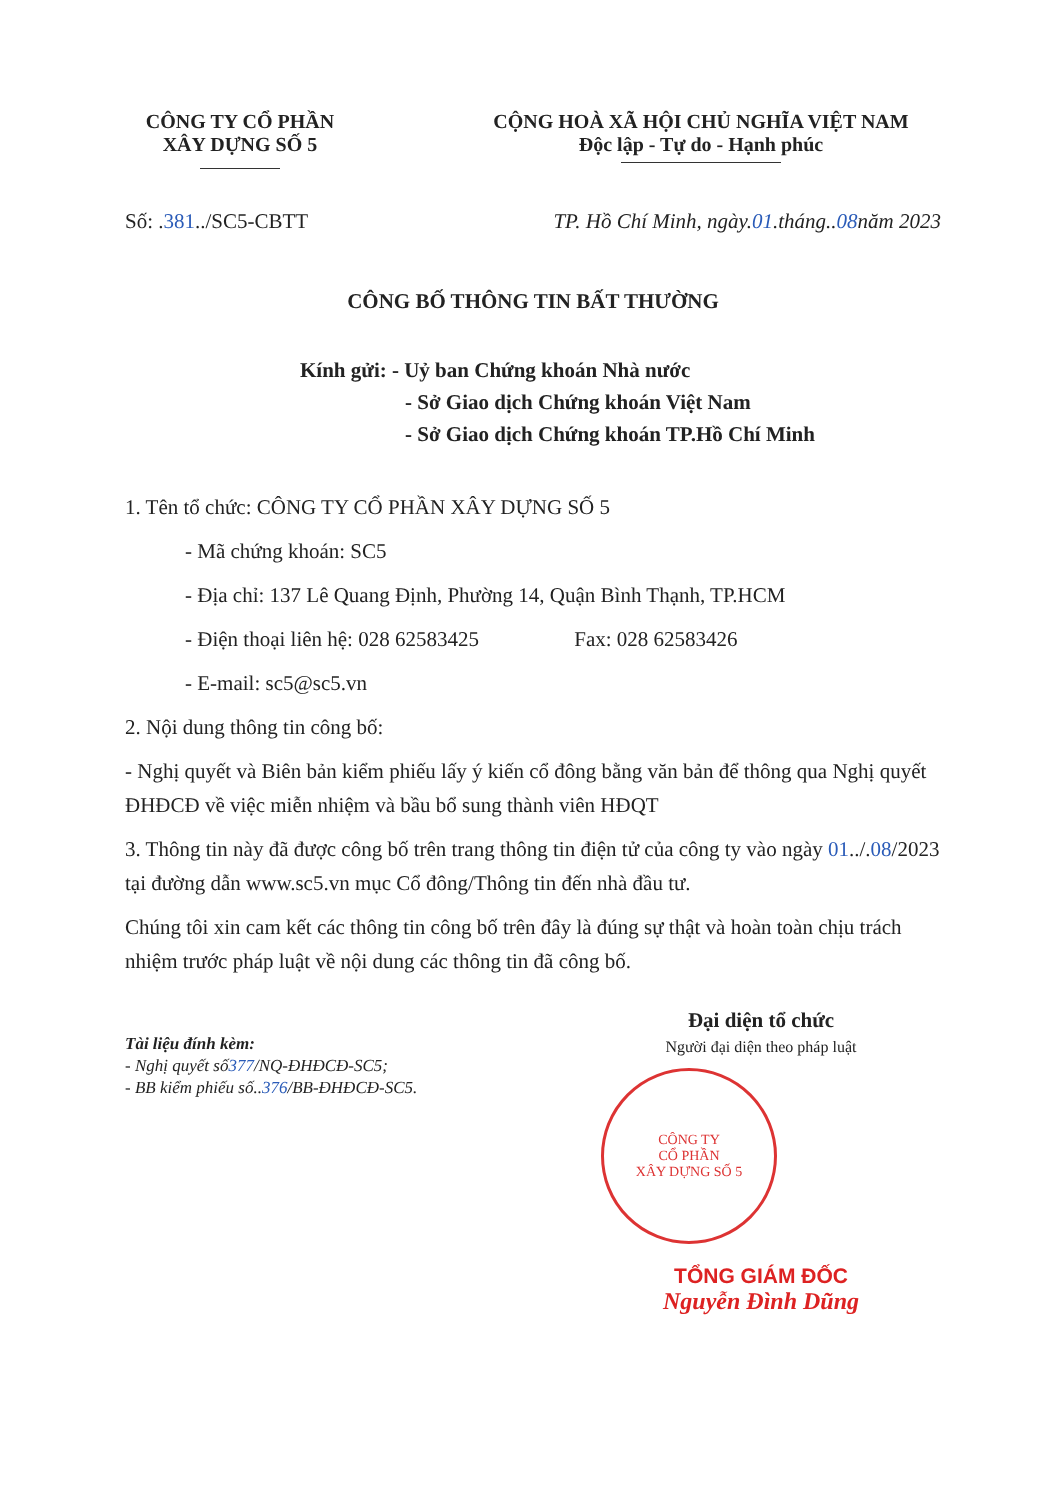CÔNG TY CỔ PHẦN
XÂY DỰNG SỐ 5
CỘNG HOÀ XÃ HỘI CHỦ NGHĨA VIỆT NAM
Độc lập - Tự do - Hạnh phúc
Số: .381../SC5-CBTT TP. Hồ Chí Minh, ngày.01.tháng..08năm 2023
CÔNG BỐ THÔNG TIN BẤT THƯỜNG
Kính gửi: - Uỷ ban Chứng khoán Nhà nước
- Sở Giao dịch Chứng khoán Việt Nam
- Sở Giao dịch Chứng khoán TP.Hồ Chí Minh
1. Tên tổ chức: CÔNG TY CỔ PHẦN XÂY DỰNG SỐ 5
- Mã chứng khoán: SC5
- Địa chỉ: 137 Lê Quang Định, Phường 14, Quận Bình Thạnh, TP.HCM
- Điện thoại liên hệ: 028 62583425 Fax: 028 62583426
- E-mail: sc5@sc5.vn
2. Nội dung thông tin công bố:
- Nghị quyết và Biên bản kiểm phiếu lấy ý kiến cổ đông bằng văn bản để thông qua Nghị quyết ĐHĐCĐ về việc miễn nhiệm và bầu bổ sung thành viên HĐQT
3. Thông tin này đã được công bố trên trang thông tin điện tử của công ty vào ngày 01../.08/2023 tại đường dẫn www.sc5.vn mục Cổ đông/Thông tin đến nhà đầu tư.
Chúng tôi xin cam kết các thông tin công bố trên đây là đúng sự thật và hoàn toàn chịu trách nhiệm trước pháp luật về nội dung các thông tin đã công bố.
Tài liệu đính kèm:
- Nghị quyết số377/NQ-ĐHĐCĐ-SC5;
- BB kiểm phiếu số..376/BB-ĐHĐCĐ-SC5.
Đại diện tổ chức
Người đại diện theo pháp luật
CÔNG TY
CỔ PHẦN
XÂY DỰNG SỐ 5
TỔNG GIÁM ĐỐC
Nguyễn Đình Dũng